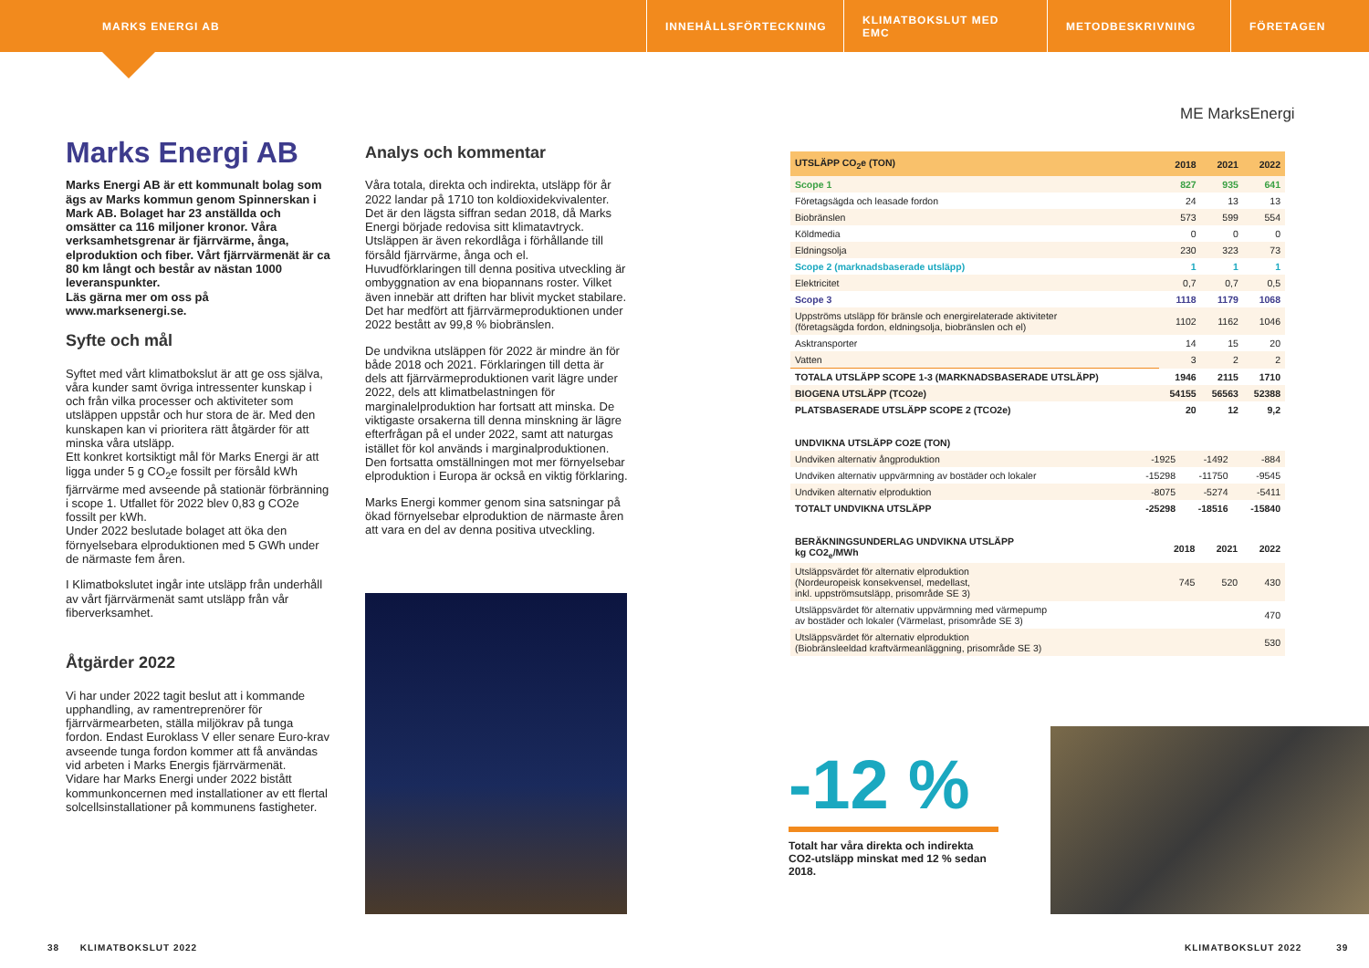MARKS ENERGI AB
INNEHÅLLSFÖRTECKNING KLIMATBOKSLUT MED EMC METODBESKRIVNING FÖRETAGEN
Marks Energi AB
Marks Energi AB är ett kommunalt bolag som ägs av Marks kommun genom Spinnerskan i Mark AB. Bolaget har 23 anställda och omsätter ca 116 miljoner kronor. Våra verksamhetsgrenar är fjärr­värme, ånga, elproduktion och fiber. Vårt fjärrvärmenät är ca 80 km långt och består av nästan 1000 leveranspunkter.
Läs gärna mer om oss på www.marksenergi.se.
Syfte och mål
Syftet med vårt klimatbokslut är att ge oss själva, våra kunder samt övriga intressenter kunskap i och från vilka processer och aktiviteter som utsläppen uppstår och hur stora de är. Med den kunskapen kan vi prioritera rätt åtgärder för att minska våra utsläpp.
Ett konkret kortsiktigt mål för Marks Energi är att ligga under 5 g CO<sub>2</sub>e fossilt per försåld kWh fjärrvärme med avseende på stationär förbränning i scope 1. Utfallet för 2022 blev 0,83 g CO2e fossilt per kWh.
Under 2022 beslutade bolaget att öka den förnyelsebara elproduktionen med 5 GWh under de närmaste fem åren.
I Klimatbokslutet ingår inte utsläpp från underhåll av vårt fjärrvärmenät samt utsläpp från vår fiberverksamhet.
Åtgärder 2022
Vi har under 2022 tagit beslut att i kommande upphandling, av ramentreprenörer för fjärrvärmearbeten, ställa miljökrav på tunga fordon. Endast Euroklass V eller senare Euro-krav avseende tunga fordon kommer att få användas vid arbeten i Marks Energis fjärrvärmenät.
Vidare har Marks Energi under 2022 bistått kommunkoncernen med installationer av ett flertal solcellsinstallationer på kommunens fastigheter.
Analys och kommentar
Våra totala, direkta och indirekta, utsläpp för år 2022 landar på 1710 ton koldioxidekvivalenter. Det är den lägsta siffran sedan 2018, då Marks Energi började redovisa sitt klimatavtryck. Utsläppen är även rekordlåga i förhållande till försåld fjärrvärme, ånga och el. Huvudförklaringen till denna positiva utveckling är ombyggnation av ena biopannans roster. Vilket även innebär att driften har blivit mycket stabilare. Det har medfört att fjärrvärme­produktionen under 2022 bestått av 99,8 % biobränslen.
De undvikna utsläppen för 2022 är mindre än för både 2018 och 2021. Förklaringen till detta är dels att fjärrvärmeproduktionen varit lägre under 2022, dels att klimatbelastningen för marginalelproduktion har fortsatt att minska. De viktigaste orsakerna till denna minskning är lägre efterfrågan på el under 2022, samt att naturgas istället för kol används i marginalproduktionen. Den fortsatta omställningen mot mer förnyelse­bar elproduktion i Europa är också en viktig förklaring.
Marks Energi kommer genom sina satsningar på ökad förnyelsebar elproduktion de närmaste åren att vara en del av denna positiva utveckling.
ME MarksEnergi
| UTSLÄPP CO<sub>2</sub>e (TON) | 2018 | 2021 | 2022 |
| --- | --- | --- | --- |
| Scope 1 | 827 | 935 | 641 |
| Företagsägda och leasade fordon | 24 | 13 | 13 |
| Biobränslen | 573 | 599 | 554 |
| Köldmedia | 0 | 0 | 0 |
| Eldningsolja | 230 | 323 | 73 |
| Scope 2 (marknadsbaserade utsläpp) | 1 | 1 | 1 |
| Elektricitet | 0,7 | 0,7 | 0,5 |
| Scope 3 | 1118 | 1179 | 1068 |
| Uppströms utsläpp för bränsle och energirelaterade aktiviteter (företagsägda fordon, eldningsolja, biobränslen och el) | 1102 | 1162 | 1046 |
| Asktransporter | 14 | 15 | 20 |
| Vatten | 3 | 2 | 2 |
| TOTALA UTSLÄPP SCOPE 1-3 (MARKNADSBASERADE UTSLÄPP) | 1946 | 2115 | 1710 |
| BIOGENA UTSLÄPP (TCO2e) | 54155 | 56563 | 52388 |
| PLATSBASERADE UTSLÄPP SCOPE 2 (TCO2e) | 20 | 12 | 9,2 |
| UNDVIKNA UTSLÄPP CO2E (TON) | | | |
| Undviken alternativ ångproduktion | -1925 | -1492 | -884 |
| Undviken alternativ uppvärmning av bostäder och lokaler | -15298 | -11750 | -9545 |
| Undviken alternativ elproduktion | -8075 | -5274 | -5411 |
| TOTALT UNDVIKNA UTSLÄPP | -25298 | -18516 | -15840 |
| BERÄKNINGSUNDERLAG UNDVIKNA UTSLÄPP kg CO2<sub>e</sub>/MWh | 2018 | 2021 | 2022 |
| Utsläppsvärdet för alternativ elproduktion (Nordeuropeisk konsekvensel, medellast, inkl. uppströmsutsläpp, prisområde SE 3) | 745 | 520 | 430 |
| Utsläppsvärdet för alternativ uppvärmning med värmepump av bostäder och lokaler (Värmelast, prisområde SE 3) | | | 470 |
| Utsläppsvärdet för alternativ elproduktion (Biobränsleeldad kraftvärmeanläggning, prisområde SE 3) | | | 530 |
-12 %
Totalt har våra direkta och indirekta CO2-utsläpp minskat med 12 % sedan 2018.
38 KLIMATBOKSLUT 2022 KLIMATBOKSLUT 2022 39